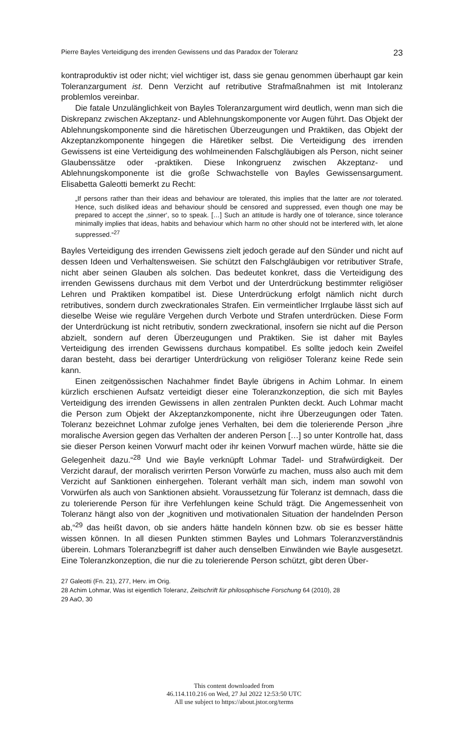Pierre Bayles Verteidigung des irrenden Gewissens und das Paradox der Toleranz 23
kontraproduktiv ist oder nicht; viel wichtiger ist, dass sie genau genommen überhaupt gar kein Toleranzargument ist. Denn Verzicht auf retributive Strafmaßnahmen ist mit Intoleranz problemlos vereinbar.
Die fatale Unzulänglichkeit von Bayles Toleranzargument wird deutlich, wenn man sich die Diskrepanz zwischen Akzeptanz- und Ablehnungskomponente vor Augen führt. Das Objekt der Ablehnungskomponente sind die häretischen Überzeugungen und Praktiken, das Objekt der Akzeptanzkomponente hingegen die Häretiker selbst. Die Verteidigung des irrenden Gewissens ist eine Verteidigung des wohlmeinenden Falschgläubigen als Person, nicht seiner Glaubenssätze oder -praktiken. Diese Inkongruenz zwischen Akzeptanz- und Ablehnungskomponente ist die große Schwachstelle von Bayles Gewissensargument. Elisabetta Galeotti bemerkt zu Recht:
„If persons rather than their ideas and behaviour are tolerated, this implies that the latter are not tolerated. Hence, such disliked ideas and behaviour should be censored and suppressed, even though one may be prepared to accept the ‚sinner‘, so to speak. […] Such an attitude is hardly one of tolerance, since tolerance minimally implies that ideas, habits and behaviour which harm no other should not be interfered with, let alone suppressed.“<sup>27</sup>
Bayles Verteidigung des irrenden Gewissens zielt jedoch gerade auf den Sünder und nicht auf dessen Ideen und Verhaltensweisen. Sie schützt den Falschgläubigen vor retributiver Strafe, nicht aber seinen Glauben als solchen. Das bedeutet konkret, dass die Verteidigung des irrenden Gewissens durchaus mit dem Verbot und der Unterdrückung bestimmter religiöser Lehren und Praktiken kompatibel ist. Diese Unterdrückung erfolgt nämlich nicht durch retributives, sondern durch zweckrationales Strafen. Ein vermeintlicher Irrglaube lässt sich auf dieselbe Weise wie reguläre Vergehen durch Verbote und Strafen unterdrücken. Diese Form der Unterdrückung ist nicht retributiv, sondern zweckrational, insofern sie nicht auf die Person abzielt, sondern auf deren Überzeugungen und Praktiken. Sie ist daher mit Bayles Verteidigung des irrenden Gewissens durchaus kompatibel. Es sollte jedoch kein Zweifel daran besteht, dass bei derartiger Unterdrückung von religiöser Toleranz keine Rede sein kann.
Einen zeitgenössischen Nachahmer findet Bayle übrigens in Achim Lohmar. In einem kürzlich erschienen Aufsatz verteidigt dieser eine Toleranzkonzeption, die sich mit Bayles Verteidigung des irrenden Gewissens in allen zentralen Punkten deckt. Auch Lohmar macht die Person zum Objekt der Akzeptanzkomponente, nicht ihre Überzeugungen oder Taten. Toleranz bezeichnet Lohmar zufolge jenes Verhalten, bei dem die tolerierende Person „ihre moralische Aversion gegen das Verhalten der anderen Person […] so unter Kontrolle hat, dass sie dieser Person keinen Vorwurf macht oder ihr keinen Vorwurf machen würde, hätte sie die Gelegenheit dazu.“<sup>28</sup> Und wie Bayle verknüpft Lohmar Tadel- und Strafwürdigkeit. Der Verzicht darauf, der moralisch verirrten Person Vorwürfe zu machen, muss also auch mit dem Verzicht auf Sanktionen einhergehen. Tolerant verhält man sich, indem man sowohl von Vorwürfen als auch von Sanktionen absieht. Voraussetzung für Toleranz ist demnach, dass die zu tolerierende Person für ihre Verfehlungen keine Schuld trägt. Die Angemessenheit von Toleranz hängt also von der „kognitiven und motivationalen Situation der handelnden Person ab,“<sup>29</sup> das heißt davon, ob sie anders hätte handeln können bzw. ob sie es besser hätte wissen können. In all diesen Punkten stimmen Bayles und Lohmars Toleranzverständnis überein. Lohmars Toleranzbegriff ist daher auch denselben Einwänden wie Bayle ausgesetzt. Eine Toleranzkonzeption, die nur die zu tolerierende Person schützt, gibt deren Über-
27 Galeotti (Fn. 21), 277, Herv. im Orig.
28 Achim Lohmar, Was ist eigentlich Toleranz, Zeitschrift für philosophische Forschung 64 (2010), 28
29 AaO, 30
This content downloaded from
46.114.110.216 on Wed, 27 Jul 2022 12:53:50 UTC
All use subject to https://about.jstor.org/terms